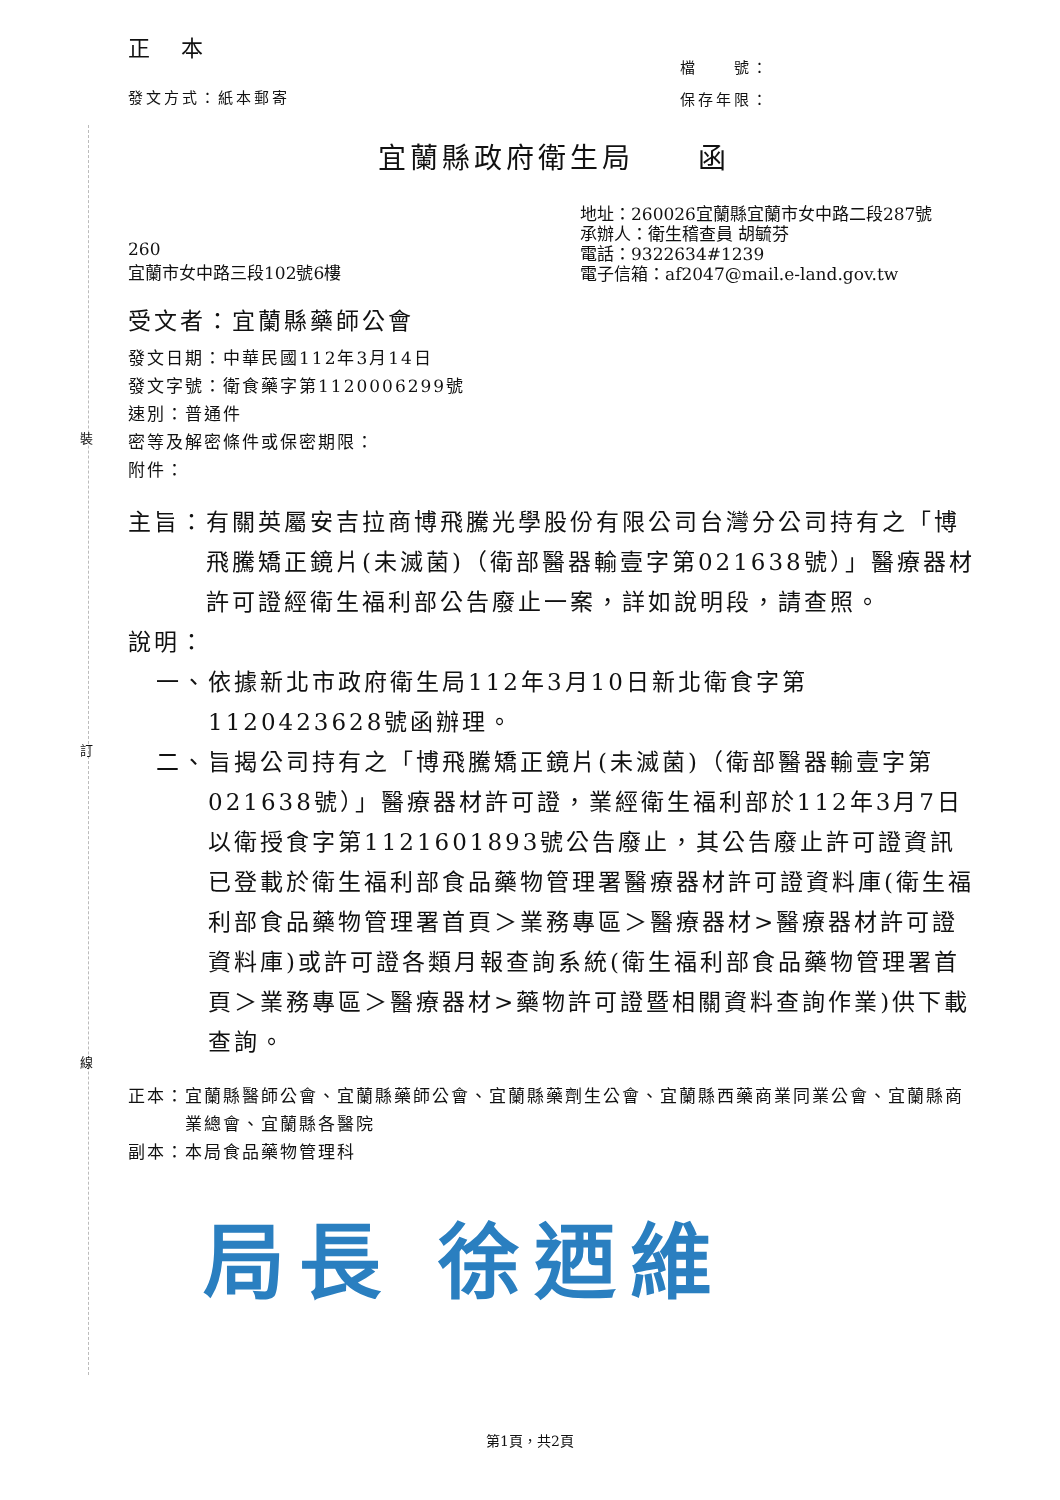裝
訂
線
正 本
發文方式：紙本郵寄
檔　　號：
保存年限：
宜蘭縣政府衛生局　　函
260
宜蘭市女中路三段102號6樓
地址：260026宜蘭縣宜蘭市女中路二段287號
承辦人：衛生稽查員 胡毓芬
電話：9322634#1239
電子信箱：af2047@mail.e-land.gov.tw
受文者：宜蘭縣藥師公會
發文日期：中華民國112年3月14日
發文字號：衛食藥字第1120006299號
速別：普通件
密等及解密條件或保密期限：
附件：
主旨： 有關英屬安吉拉商博飛騰光學股份有限公司台灣分公司持有之「博飛騰矯正鏡片(未滅菌)（衛部醫器輸壹字第021638號）」醫療器材許可證經衛生福利部公告廢止一案，詳如說明段，請查照。
說明：
一、 依據新北市政府衛生局112年3月10日新北衛食字第1120423628號函辦理。
二、 旨揭公司持有之「博飛騰矯正鏡片(未滅菌)（衛部醫器輸壹字第021638號）」醫療器材許可證，業經衛生福利部於112年3月7日以衛授食字第1121601893號公告廢止，其公告廢止許可證資訊已登載於衛生福利部食品藥物管理署醫療器材許可證資料庫(衛生福利部食品藥物管理署首頁＞業務專區＞醫療器材>醫療器材許可證資料庫)或許可證各類月報查詢系統(衛生福利部食品藥物管理署首頁＞業務專區＞醫療器材>藥物許可證暨相關資料查詢作業)供下載查詢。
正本： 宜蘭縣醫師公會、宜蘭縣藥師公會、宜蘭縣藥劑生公會、宜蘭縣西藥商業同業公會、宜蘭縣商業總會、宜蘭縣各醫院
副本：本局食品藥物管理科
局長 徐迺維
第1頁，共2頁